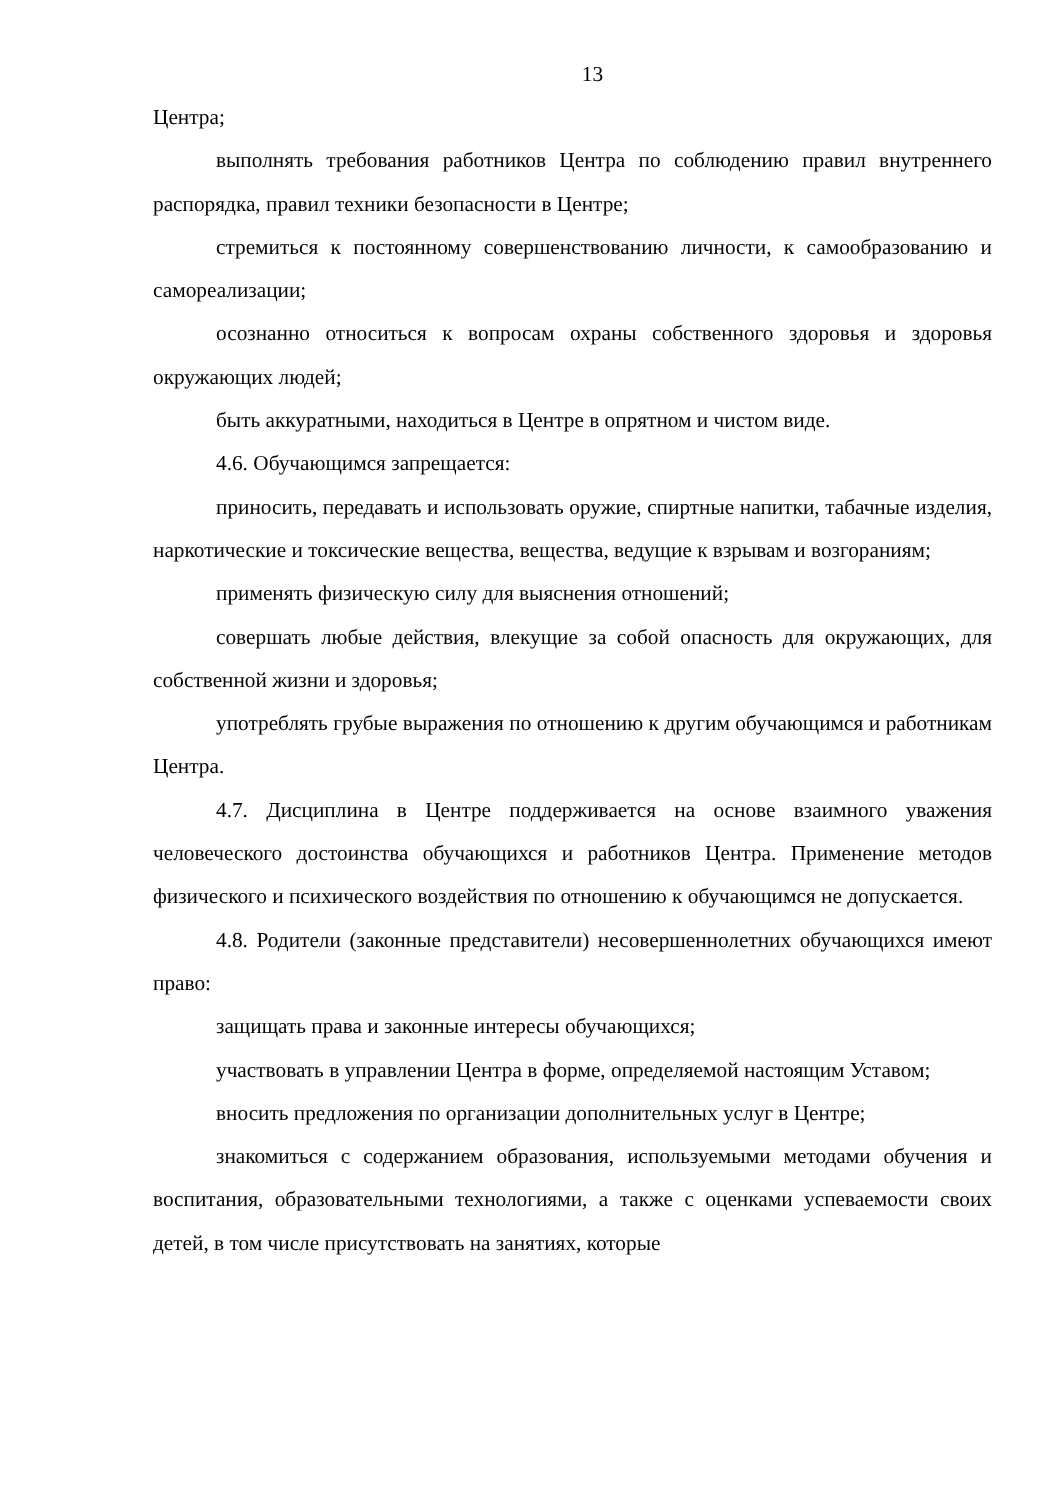13
Центра;
выполнять требования работников Центра по соблюдению правил внутреннего распорядка, правил техники безопасности в Центре;
стремиться к постоянному совершенствованию личности, к самообразованию и самореализации;
осознанно относиться к вопросам охраны собственного здоровья и здоровья окружающих людей;
быть аккуратными, находиться в Центре в опрятном и чистом виде.
4.6. Обучающимся запрещается:
приносить, передавать и использовать оружие, спиртные напитки, табачные изделия, наркотические и токсические вещества, вещества, ведущие к взрывам и возгораниям;
применять физическую силу для выяснения отношений;
совершать любые действия, влекущие за собой опасность для окружающих, для собственной жизни и здоровья;
употреблять грубые выражения по отношению к другим обучающимся и работникам Центра.
4.7. Дисциплина в Центре поддерживается на основе взаимного уважения человеческого достоинства обучающихся и работников Центра. Применение методов физического и психического воздействия по отношению к обучающимся не допускается.
4.8. Родители (законные представители) несовершеннолетних обучающихся имеют право:
защищать права и законные интересы обучающихся;
участвовать в управлении Центра в форме, определяемой настоящим Уставом;
вносить предложения по организации дополнительных услуг в Центре;
знакомиться с содержанием образования, используемыми методами обучения и воспитания, образовательными технологиями, а также с оценками успеваемости своих детей, в том числе присутствовать на занятиях, которые